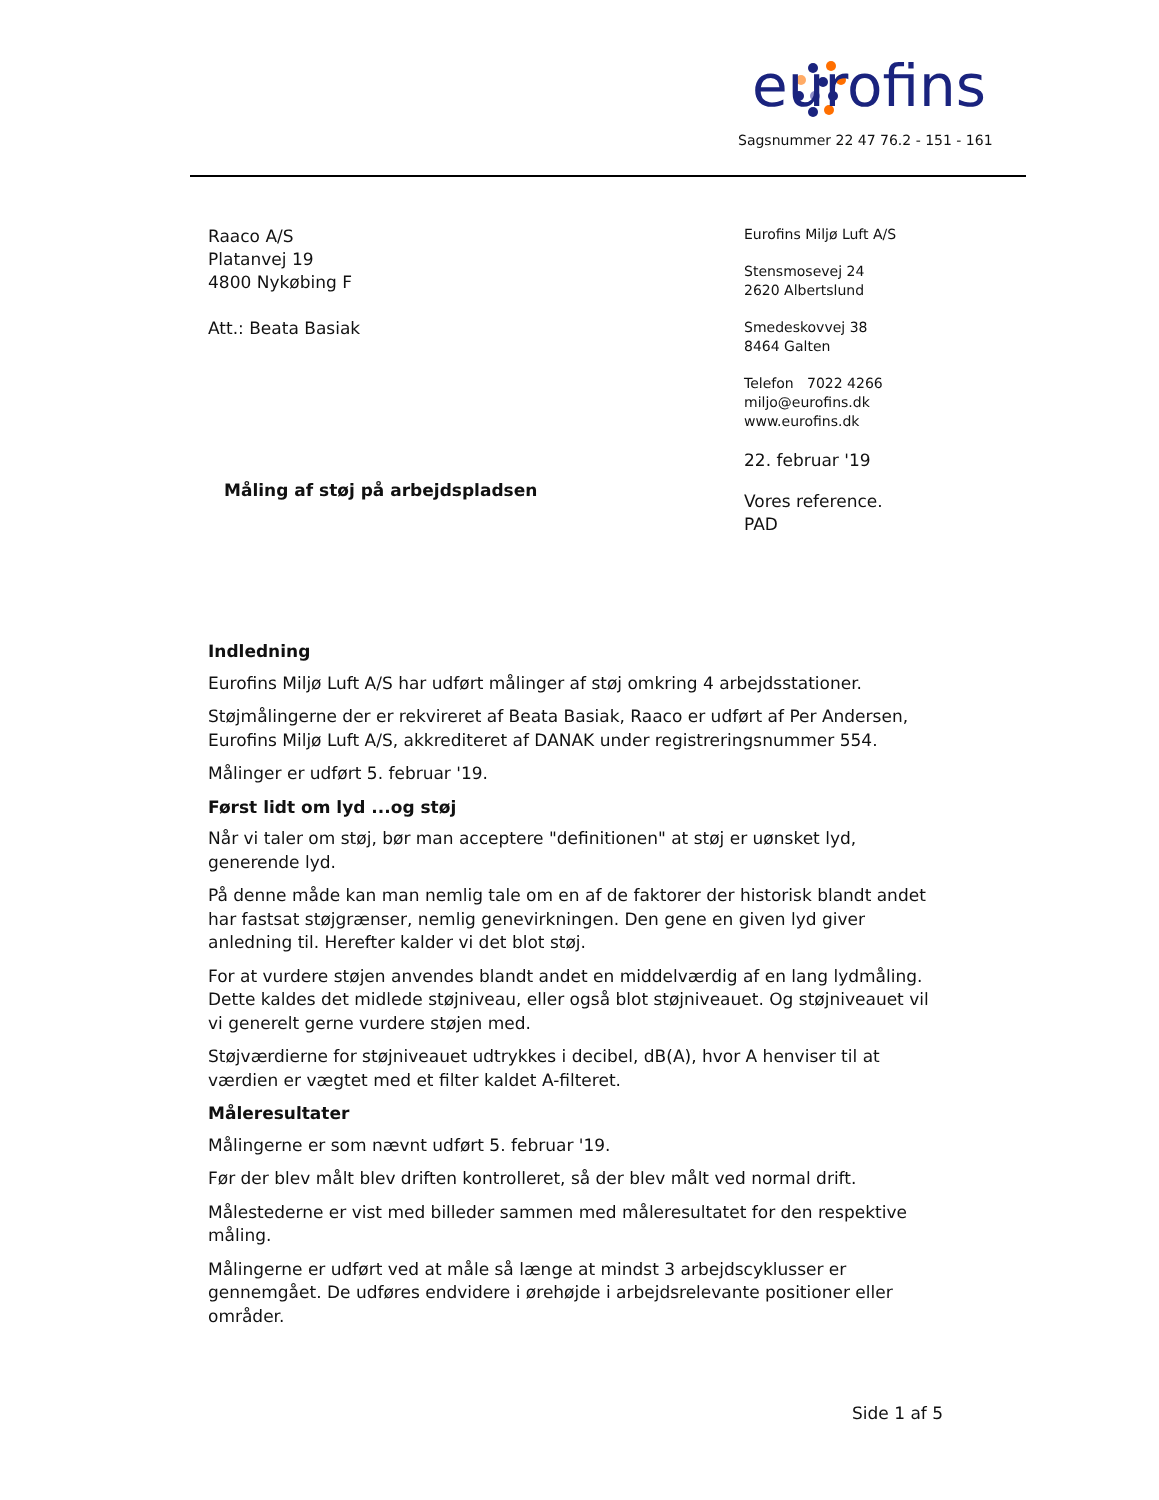eurofins
Sagsnummer 22 47 76.2 - 151 - 161
Raaco A/S
Platanvej 19
4800 Nykøbing F
Att.: Beata Basiak
Eurofins Miljø Luft A/S
Stensmosevej 24
2620 Albertslund
Smedeskovvej 38
8464 Galten
Telefon 7022 4266
miljo@eurofins.dk
www.eurofins.dk
22. februar '19
Vores reference.
PAD
Måling af støj på arbejdspladsen
Indledning
Eurofins Miljø Luft A/S har udført målinger af støj omkring 4 arbejdsstationer.
Støjmålingerne der er rekvireret af Beata Basiak, Raaco er udført af Per Andersen, Eurofins Miljø Luft A/S, akkrediteret af DANAK under registreringsnummer 554.
Målinger er udført 5. februar '19.
Først lidt om lyd ...og støj
Når vi taler om støj, bør man acceptere "definitionen" at støj er uønsket lyd, generende lyd.
På denne måde kan man nemlig tale om en af de faktorer der historisk blandt andet har fastsat støjgrænser, nemlig genevirkningen. Den gene en given lyd giver anledning til. Herefter kalder vi det blot støj.
For at vurdere støjen anvendes blandt andet en middelværdig af en lang lydmåling. Dette kaldes det midlede støjniveau, eller også blot støjniveauet. Og støjniveauet vil vi generelt gerne vurdere støjen med.
Støjværdierne for støjniveauet udtrykkes i decibel, dB(A), hvor A henviser til at værdien er vægtet med et filter kaldet A-filteret.
Måleresultater
Målingerne er som nævnt udført 5. februar '19.
Før der blev målt blev driften kontrolleret, så der blev målt ved normal drift.
Målestederne er vist med billeder sammen med måleresultatet for den respektive måling.
Målingerne er udført ved at måle så længe at mindst 3 arbejdscyklusser er gennemgået. De udføres endvidere i ørehøjde i arbejdsrelevante positioner eller områder.
Side 1 af 5